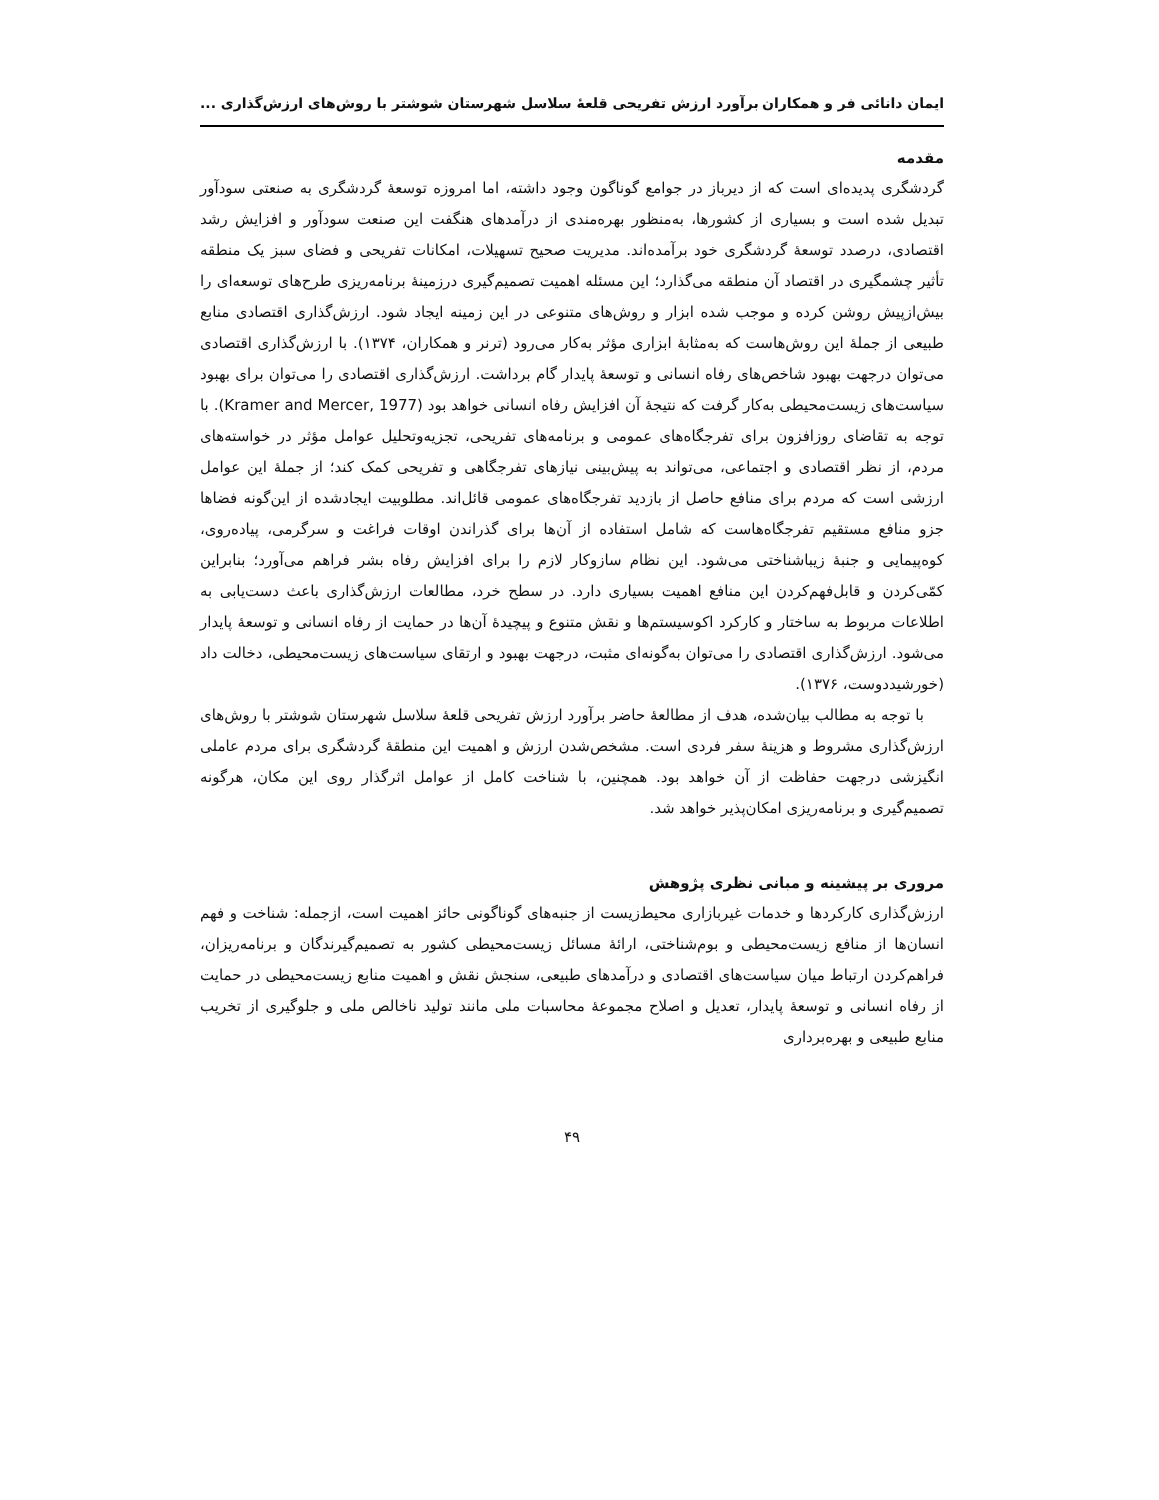ایمان دانائی فر و همکاران برآورد ارزش تفریحی قلعۀ سلاسل شهرستان شوشتر با روش‌های ارزش‌گذاری ...
مقدمه
گردشگری پدیده‌ای است که از دیرباز در جوامع گوناگون وجود داشته، اما امروزه توسعۀ گردشگری به صنعتی سودآور تبدیل شده است و بسیاری از کشورها، به‌منظور بهره‌مندی از درآمدهای هنگفت این صنعت سودآور و افزایش رشد اقتصادی، درصدد توسعۀ گردشگری خود برآمده‌اند. مدیریت صحیح تسهیلات، امکانات تفریحی و فضای سبز یک منطقه تأثیر چشمگیری در اقتصاد آن منطقه می‌گذارد؛ این مسئله اهمیت تصمیم‌گیری درزمینۀ برنامه‌ریزی طرح‌های توسعه‌ای را بیش‌ازپیش روشن کرده و موجب شده ابزار و روش‌های متنوعی در این زمینه ایجاد شود. ارزش‌گذاری اقتصادی منابع طبیعی از جملۀ این روش‌هاست که به‌مثابۀ ابزاری مؤثر به‌کار می‌رود (ترنر و همکاران، ۱۳۷۴). با ارزش‌گذاری اقتصادی می‌توان درجهت بهبود شاخص‌های رفاه انسانی و توسعۀ پایدار گام برداشت. ارزش‌گذاری اقتصادی را می‌توان برای بهبود سیاست‌های زیست‌محیطی به‌کار گرفت که نتیجۀ آن افزایش رفاه انسانی خواهد بود (Kramer and Mercer, 1977). با توجه به تقاضای روزافزون برای تفرجگاه‌های عمومی و برنامه‌های تفریحی، تجزیه‌وتحلیل عوامل مؤثر در خواسته‌های مردم، از نظر اقتصادی و اجتماعی، می‌تواند به پیش‌بینی نیازهای تفرجگاهی و تفریحی کمک کند؛ از جملۀ این عوامل ارزشی است که مردم برای منافع حاصل از بازدید تفرجگاه‌های عمومی قائل‌اند. مطلوبیت ایجادشده از این‌گونه فضاها جزو منافع مستقیم تفرجگاه‌هاست که شامل استفاده از آن‌ها برای گذراندن اوقات فراغت و سرگرمی، پیاده‌روی، کوه‌پیمایی و جنبۀ زیباشناختی می‌شود. این نظام سازوکار لازم را برای افزایش رفاه بشر فراهم می‌آورد؛ بنابراین کمّی‌کردن و قابل‌فهم‌کردن این منافع اهمیت بسیاری دارد. در سطح خرد، مطالعات ارزش‌گذاری باعث دست‌یابی به اطلاعات مربوط به ساختار و کارکرد اکوسیستم‌ها و نقش متنوع و پیچیدۀ آن‌ها در حمایت از رفاه انسانی و توسعۀ پایدار می‌شود. ارزش‌گذاری اقتصادی را می‌توان به‌گونه‌ای مثبت، درجهت بهبود و ارتقای سیاست‌های زیست‌محیطی، دخالت داد (خورشیددوست، ۱۳۷۶).
با توجه به مطالب بیان‌شده، هدف از مطالعۀ حاضر برآورد ارزش تفریحی قلعۀ سلاسل شهرستان شوشتر با روش‌های ارزش‌گذاری مشروط و هزینۀ سفر فردی است. مشخص‌شدن ارزش و اهمیت این منطقۀ گردشگری برای مردم عاملی انگیزشی درجهت حفاظت از آن خواهد بود. همچنین، با شناخت کامل از عوامل اثرگذار روی این مکان، هرگونه تصمیم‌گیری و برنامه‌ریزی امکان‌پذیر خواهد شد.
مروری بر پیشینه و مبانی نظری پژوهش
ارزش‌گذاری کارکردها و خدمات غیربازاری محیط‌زیست از جنبه‌های گوناگونی حائز اهمیت است، ازجمله: شناخت و فهم انسان‌ها از منافع زیست‌محیطی و بوم‌شناختی، ارائۀ مسائل زیست‌محیطی کشور به تصمیم‌گیرندگان و برنامه‌ریزان، فراهم‌کردن ارتباط میان سیاست‌های اقتصادی و درآمدهای طبیعی، سنجش نقش و اهمیت منابع زیست‌محیطی در حمایت از رفاه انسانی و توسعۀ پایدار، تعدیل و اصلاح مجموعۀ محاسبات ملی مانند تولید ناخالص ملی و جلوگیری از تخریب منابع طبیعی و بهره‌برداری
۴۹